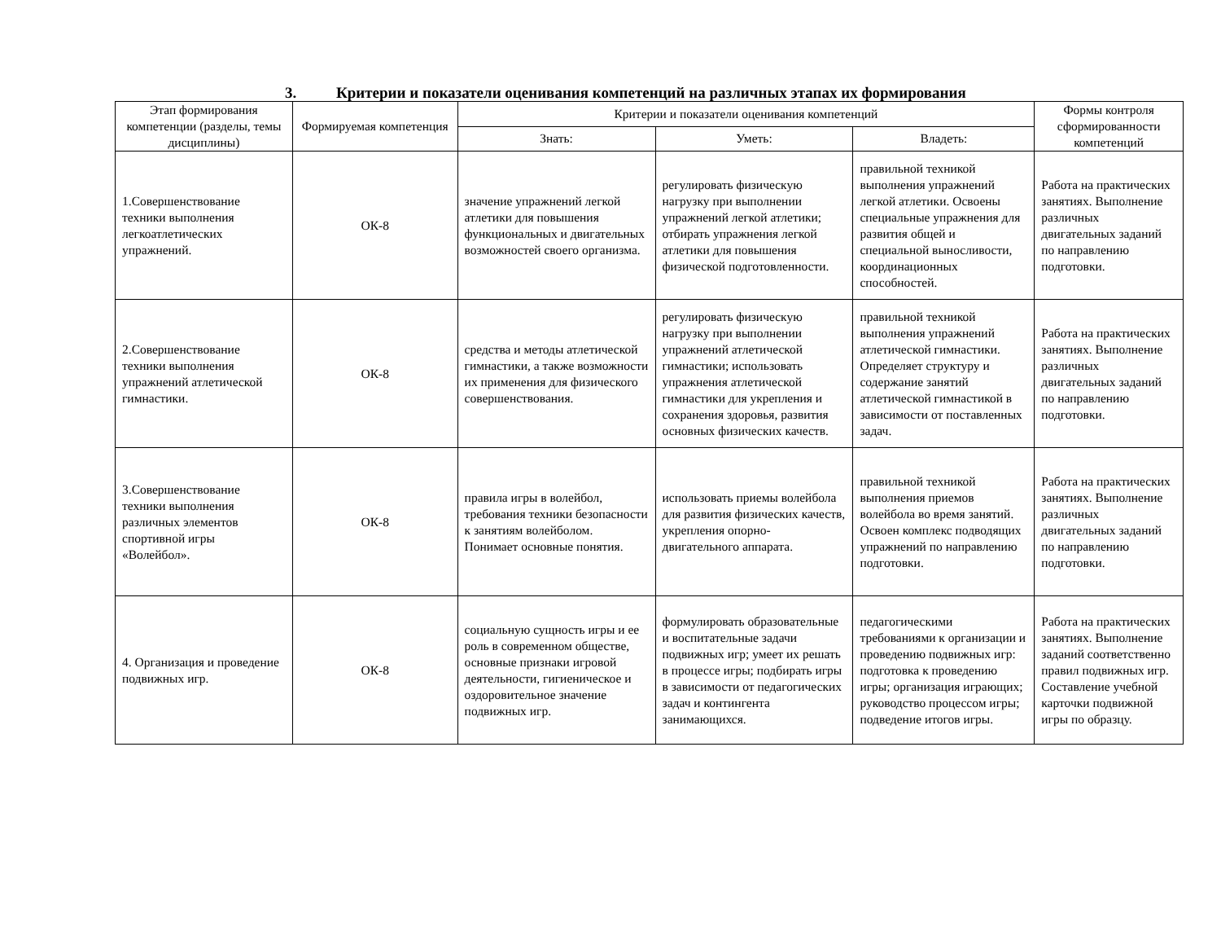3. Критерии и показатели оценивания компетенций на различных этапах их формирования
| Этап формирования компетенции (разделы, темы дисциплины) | Формируемая компетенция | Критерии и показатели оценивания компетенций | | | Формы контроля сформированности компетенций |
| --- | --- | --- | --- | --- | --- |
| | | Знать: | Уметь: | Владеть: | |
| 1.Совершенствование техники выполнения легкоатлетических упражнений. | ОК-8 | значение упражнений легкой атлетики для повышения функциональных и двигательных возможностей своего организма. | регулировать физическую нагрузку при выполнении упражнений легкой атлетики; отбирать упражнения легкой атлетики для повышения физической подготовленности. | правильной техникой выполнения упражнений легкой атлетики. Освоены специальные упражнения для развития общей и специальной выносливости, координационных способностей. | Работа на практических занятиях. Выполнение различных двигательных заданий по направлению подготовки. |
| 2.Совершенствование техники выполнения упражнений атлетической гимнастики. | ОК-8 | средства и методы атлетической гимнастики, а также возможности их применения для физического совершенствования. | регулировать физическую нагрузку при выполнении упражнений атлетической гимнастики; использовать упражнения атлетической гимнастики для укрепления и сохранения здоровья, развития основных физических качеств. | правильной техникой выполнения упражнений атлетической гимнастики. Определяет структуру и содержание занятий атлетической гимнастикой в зависимости от поставленных задач. | Работа на практических занятиях. Выполнение различных двигательных заданий по направлению подготовки. |
| 3.Совершенствование техники выполнения различных элементов спортивной игры «Волейбол». | ОК-8 | правила игры в волейбол, требования техники безопасности к занятиям волейболом. Понимает основные понятия. | использовать приемы волейбола для развития физических качеств, укрепления опорно-двигательного аппарата. | правильной техникой выполнения приемов волейбола во время занятий. Освоен комплекс подводящих упражнений по направлению подготовки. | Работа на практических занятиях. Выполнение различных двигательных заданий по направлению подготовки. |
| 4. Организация и проведение подвижных игр. | ОК-8 | социальную сущность игры и ее роль в современном обществе, основные признаки игровой деятельности, гигиеническое и оздоровительное значение подвижных игр. | формулировать образовательные и воспитательные задачи подвижных игр; умеет их решать в процессе игры; подбирать игры в зависимости от педагогических задач и контингента занимающихся. | педагогическими требованиями к организации и проведению подвижных игр: подготовка к проведению игры; организация играющих; руководство процессом игры; подведение итогов игры. | Работа на практических занятиях. Выполнение заданий соответственно правил подвижных игр. Составление учебной карточки подвижной игры по образцу. |